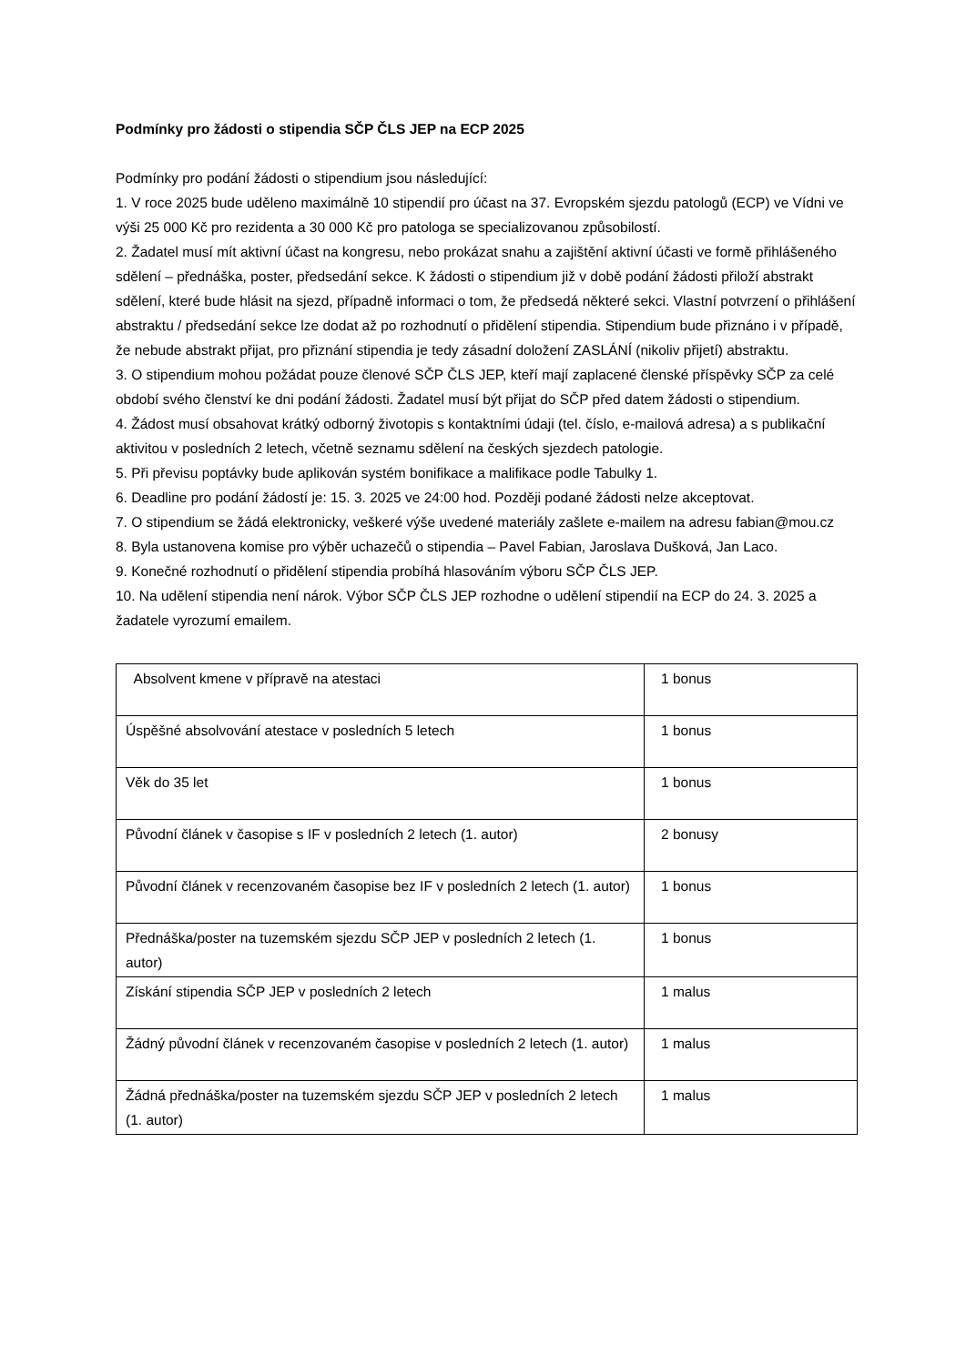Podmínky pro žádosti o stipendia SČP ČLS JEP na ECP 2025
Podmínky pro podání žádosti o stipendium jsou následující:
1. V roce 2025 bude uděleno maximálně 10 stipendií pro účast na 37. Evropském sjezdu patologů (ECP) ve Vídni ve výši 25 000 Kč pro rezidenta a 30 000 Kč pro patologa se specializovanou způsobilostí.
2. Žadatel musí mít aktivní účast na kongresu, nebo prokázat snahu a zajištění aktivní účasti ve formě přihlášeného sdělení – přednáška, poster, předsedání sekce. K žádosti o stipendium již v době podání žádosti přiloží abstrakt sdělení, které bude hlásit na sjezd, případně informaci o tom, že předsedá některé sekci. Vlastní potvrzení o přihlášení abstraktu / předsedání sekce lze dodat až po rozhodnutí o přidělení stipendia. Stipendium bude přiznáno i v případě, že nebude abstrakt přijat, pro přiznání stipendia je tedy zásadní doložení ZASLÁNÍ (nikoliv přijetí) abstraktu.
3. O stipendium mohou požádat pouze členové SČP ČLS JEP, kteří mají zaplacené členské příspěvky SČP za celé období svého členství ke dni podání žádosti. Žadatel musí být přijat do SČP před datem žádosti o stipendium.
4. Žádost musí obsahovat krátký odborný životopis s kontaktními údaji (tel. číslo, e-mailová adresa) a s publikační aktivitou v posledních 2 letech, včetně seznamu sdělení na českých sjezdech patologie.
5. Při převisu poptávky bude aplikován systém bonifikace a malifikace podle Tabulky 1.
6. Deadline pro podání žádostí je: 15. 3. 2025 ve 24:00 hod. Později podané žádosti nelze akceptovat.
7. O stipendium se žádá elektronicky, veškeré výše uvedené materiály zašlete e-mailem na adresu fabian@mou.cz
8. Byla ustanovena komise pro výběr uchazečů o stipendia – Pavel Fabian, Jaroslava Dušková, Jan Laco.
9. Konečné rozhodnutí o přidělení stipendia probíhá hlasováním výboru SČP ČLS JEP.
10. Na udělení stipendia není nárok. Výbor SČP ČLS JEP rozhodne o udělení stipendií na ECP do 24. 3. 2025 a žadatele vyrozumí emailem.
| Absolvent kmene v přípravě na atestaci | 1 bonus |
| Úspěšné absolvování atestace v posledních 5 letech | 1 bonus |
| Věk do 35 let | 1 bonus |
| Původní článek v časopise s IF v posledních 2 letech (1. autor) | 2 bonusy |
| Původní článek v recenzovaném časopise bez IF v posledních 2 letech (1. autor) | 1 bonus |
| Přednáška/poster na tuzemském sjezdu SČP JEP v posledních 2 letech (1. autor) | 1 bonus |
| Získání stipendia SČP JEP v posledních 2 letech | 1 malus |
| Žádný původní článek v recenzovaném časopise v posledních 2 letech (1. autor) | 1 malus |
| Žádná přednáška/poster na tuzemském sjezdu SČP JEP v posledních 2 letech (1. autor) | 1 malus |